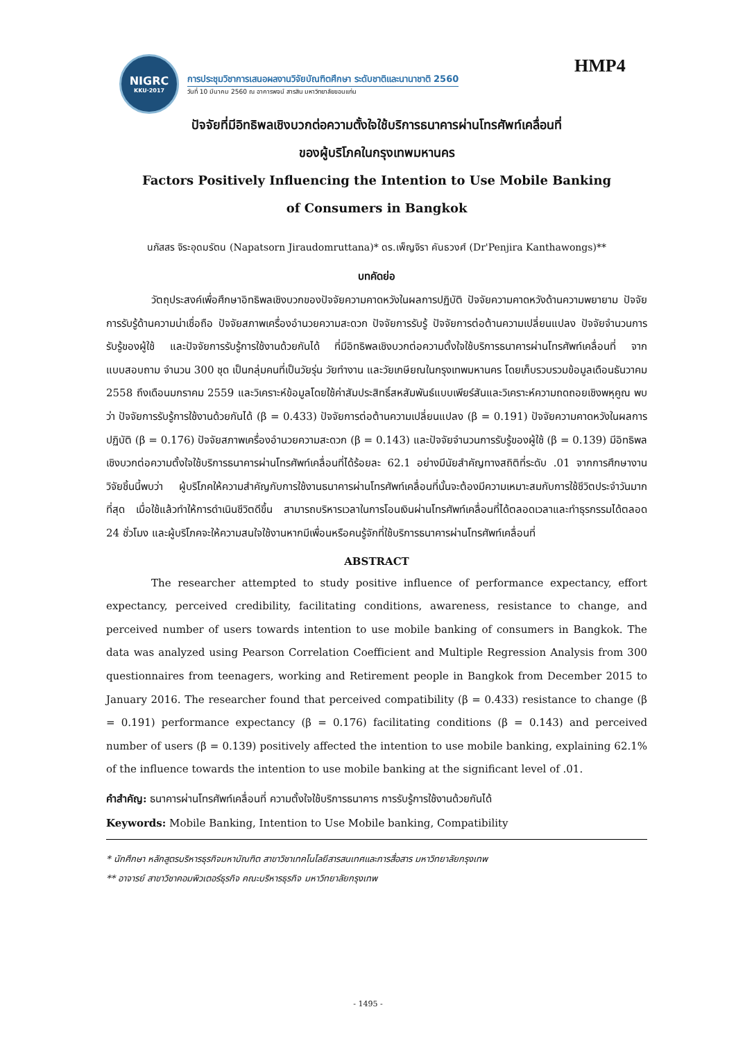NIGRC
KKU·2017
การประชุมวิชาการเสนอผลงานวิจัยบัณฑิตศึกษา ระดับชาติและนานาชาติ 2560
วันที่ 10 มีนาคม 2560 ณ อาคารพจน์ สารสิน มหาวิทยาลัยขอนแก่น
HMP4
ปัจจัยที่มีอิทธิพลเชิงบวกต่อความตั้งใจใช้บริการธนาคารผ่านโทรศัพท์เคลื่อนที่
ของผู้บริโภคในกรุงเทพมหานคร
Factors Positively Influencing the Intention to Use Mobile Banking
of Consumers in Bangkok
นภัสสร จิระอุดมรัตน (Napatsorn Jiraudomruttana)* ดร.เพ็ญจิรา คันธวงศ์ (Dr'Penjira Kanthawongs)**
บทคัดย่อ
วัตถุประสงค์เพื่อศึกษาอิทธิพลเชิงบวกของปัจจัยความคาดหวังในผลการปฏิบัติ ปัจจัยความคาดหวังด้านความพยายาม ปัจจัยการรับรู้ด้านความน่าเชื่อถือ ปัจจัยสภาพเครื่องอำนวยความสะดวก ปัจจัยการรับรู้ ปัจจัยการต่อต้านความเปลี่ยนแปลง ปัจจัยจำนวนการรับรู้ของผู้ใช้ และปัจจัยการรับรู้การใช้งานด้วยกันได้ ที่มีอิทธิพลเชิงบวกต่อความตั้งใจใช้บริการธนาคารผ่านโทรศัพท์เคลื่อนที่ จากแบบสอบถาม จำนวน 300 ชุด เป็นกลุ่มคนที่เป็นวัยรุ่น วัยทำงาน และวัยเกษียณในกรุงเทพมหานคร โดยเก็บรวบรวมข้อมูลเดือนธันวาคม 2558 ถึงเดือนมกราคม 2559 และวิเคราะห์ข้อมูลโดยใช้ค่าสัมประสิทธิ์สหสัมพันธ์แบบเพียร์สันและวิเคราะห์ความถดถอยเชิงพหุคูณ พบว่า ปัจจัยการรับรู้การใช้งานด้วยกันได้ (β = 0.433) ปัจจัยการต่อต้านความเปลี่ยนแปลง (β = 0.191) ปัจจัยความคาดหวังในผลการปฏิบัติ (β = 0.176) ปัจจัยสภาพเครื่องอำนวยความสะดวก (β = 0.143) และปัจจัยจำนวนการรับรู้ของผู้ใช้ (β = 0.139) มีอิทธิพลเชิงบวกต่อความตั้งใจใช้บริการธนาคารผ่านโทรศัพท์เคลื่อนที่ได้ร้อยละ 62.1 อย่างมีนัยสำคัญทางสถิติที่ระดับ .01 จากการศึกษางานวิจัยชิ้นนี้พบว่า ผู้บริโภคให้ความสำคัญกับการใช้งานธนาคารผ่านโทรศัพท์เคลื่อนที่นั้นจะต้องมีความเหมาะสมกับการใช้ชีวิตประจำวันมากที่สุด เมื่อใช้แล้วทำให้การดำเนินชีวิตดีขึ้น สามารถบริหารเวลาในการโอนเงินผ่านโทรศัพท์เคลื่อนที่ได้ตลอดเวลาและทำธุรกรรมได้ตลอด 24 ชั่วโมง และผู้บริโภคจะให้ความสนใจใช้งานหากมีเพื่อนหรือคนรู้จักที่ใช้บริการธนาคารผ่านโทรศัพท์เคลื่อนที่
ABSTRACT
The researcher attempted to study positive influence of performance expectancy, effort expectancy, perceived credibility, facilitating conditions, awareness, resistance to change, and perceived number of users towards intention to use mobile banking of consumers in Bangkok. The data was analyzed using Pearson Correlation Coefficient and Multiple Regression Analysis from 300 questionnaires from teenagers, working and Retirement people in Bangkok from December 2015 to January 2016. The researcher found that perceived compatibility (β = 0.433) resistance to change (β = 0.191) performance expectancy (β = 0.176) facilitating conditions (β = 0.143) and perceived number of users (β = 0.139) positively affected the intention to use mobile banking, explaining 62.1% of the influence towards the intention to use mobile banking at the significant level of .01.
คำสำคัญ: ธนาคารผ่านโทรศัพท์เคลื่อนที่ ความตั้งใจใช้บริการธนาคาร การรับรู้การใช้งานด้วยกันได้
Keywords: Mobile Banking, Intention to Use Mobile banking, Compatibility
* นักศึกษา หลักสูตรบริหารธุรกิจมหาบัณฑิต สาขาวิชาเทคโนโลยีสารสนเทศและการสื่อสาร มหาวิทยาลัยกรุงเทพ
** อาจารย์ สาขาวิชาคอมพิวเตอร์ธุรกิจ คณะบริหารธุรกิจ มหาวิทยาลัยกรุงเทพ
- 1495 -